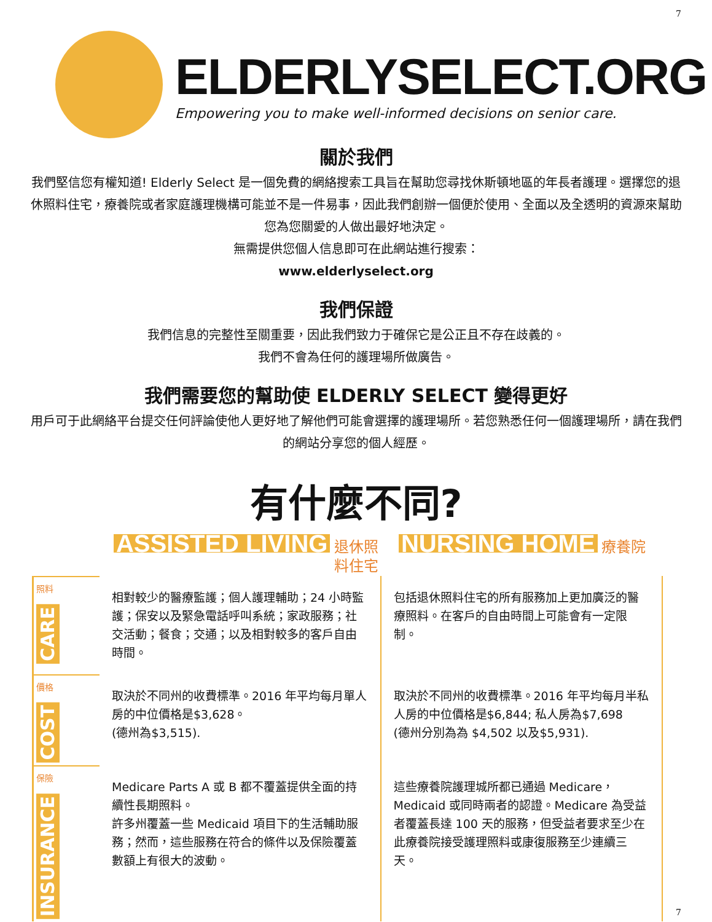7
ELDERLYSELECT.ORG
Empowering you to make well-informed decisions on senior care.
關於我們
我們堅信您有權知道! Elderly Select 是一個免費的網絡搜索工具旨在幫助您尋找休斯頓地區的年長者護理。選擇您的退休照料住宅，療養院或者家庭護理機構可能並不是一件易事，因此我們創辦一個便於使用、全面以及全透明的資源來幫助您為您關愛的人做出最好地決定。
無需提供您個人信息即可在此網站進行搜索：
www.elderlyselect.org
我們保證
我們信息的完整性至關重要，因此我們致力于確保它是公正且不存在歧義的。
我們不會為任何的護理場所做廣告。
我們需要您的幫助使 ELDERLY SELECT 變得更好
用戶可于此網絡平台提交任何評論使他人更好地了解他們可能會選擇的護理場所。若您熟悉任何一個護理場所，請在我們的網站分享您的個人經歷。
有什麼不同?
ASSISTED LIVING 退休照料住宅
NURSING HOME 療養院
照料
CARE
相對較少的醫療監護；個人護理輔助；24 小時監護；保安以及緊急電話呼叫系統；家政服務；社交活動；餐食；交通；以及相對較多的客戶自由時間。
包括退休照料住宅的所有服務加上更加廣泛的醫療照料。在客戶的自由時間上可能會有一定限制。
價格
COST
取決於不同州的收費標準。2016 年平均每月單人房的中位價格是$3,628。
(德州為$3,515).
取決於不同州的收費標準。2016 年平均每月半私人房的中位價格是$6,844; 私人房為$7,698
(德州分別為為 $4,502 以及$5,931).
保險
INSURANCE
Medicare Parts A 或 B 都不覆蓋提供全面的持續性長期照料。
許多州覆蓋一些 Medicaid 項目下的生活輔助服務；然而，這些服務在符合的條件以及保險覆蓋數額上有很大的波動。
這些療養院護理城所都已通過 Medicare，Medicaid 或同時兩者的認證。Medicare 為受益者覆蓋長達 100 天的服務，但受益者要求至少在此療養院接受護理照料或康復服務至少連續三天。
7